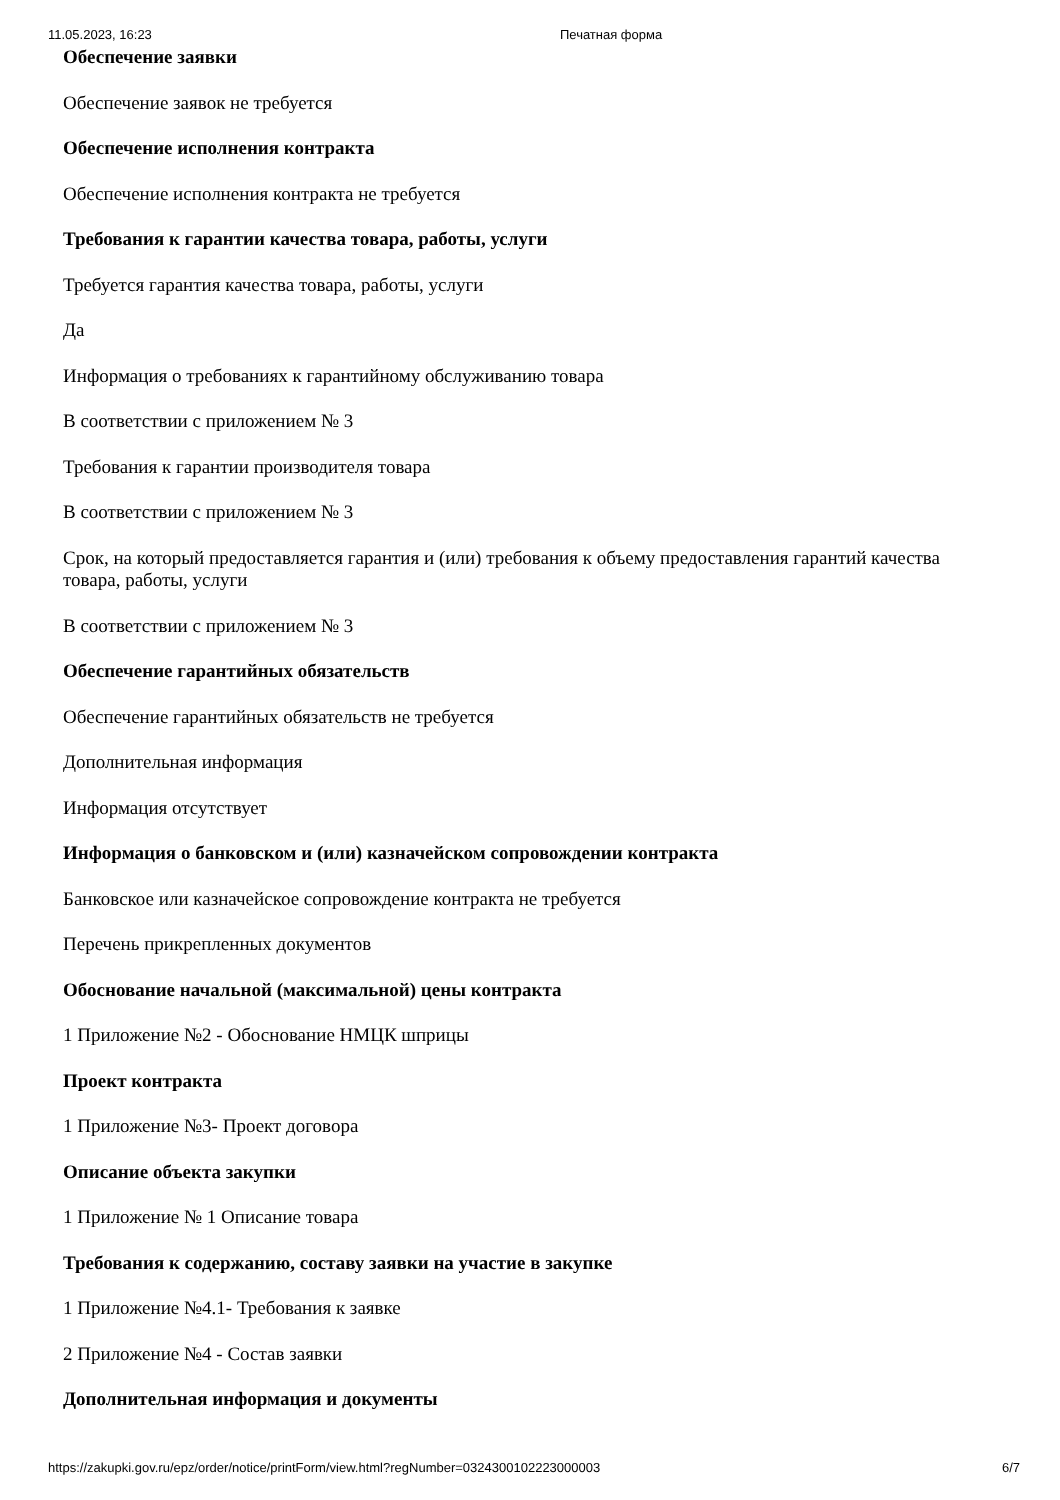11.05.2023, 16:23 Печатная форма
Обеспечение заявки
Обеспечение заявок не требуется
Обеспечение исполнения контракта
Обеспечение исполнения контракта не требуется
Требования к гарантии качества товара, работы, услуги
Требуется гарантия качества товара, работы, услуги
Да
Информация о требованиях к гарантийному обслуживанию товара
В соответствии с приложением № 3
Требования к гарантии производителя товара
В соответствии с приложением № 3
Срок, на который предоставляется гарантия и (или) требования к объему предоставления гарантий качества товара, работы, услуги
В соответствии с приложением № 3
Обеспечение гарантийных обязательств
Обеспечение гарантийных обязательств не требуется
Дополнительная информация
Информация отсутствует
Информация о банковском и (или) казначейском сопровождении контракта
Банковское или казначейское сопровождение контракта не требуется
Перечень прикрепленных документов
Обоснование начальной (максимальной) цены контракта
1 Приложение №2 - Обоснование НМЦК шприцы
Проект контракта
1 Приложение №3- Проект договора
Описание объекта закупки
1 Приложение № 1 Описание товара
Требования к содержанию, составу заявки на участие в закупке
1 Приложение №4.1- Требования к заявке
2 Приложение №4 - Состав заявки
Дополнительная информация и документы
https://zakupki.gov.ru/epz/order/notice/printForm/view.html?regNumber=0324300102223000003 6/7